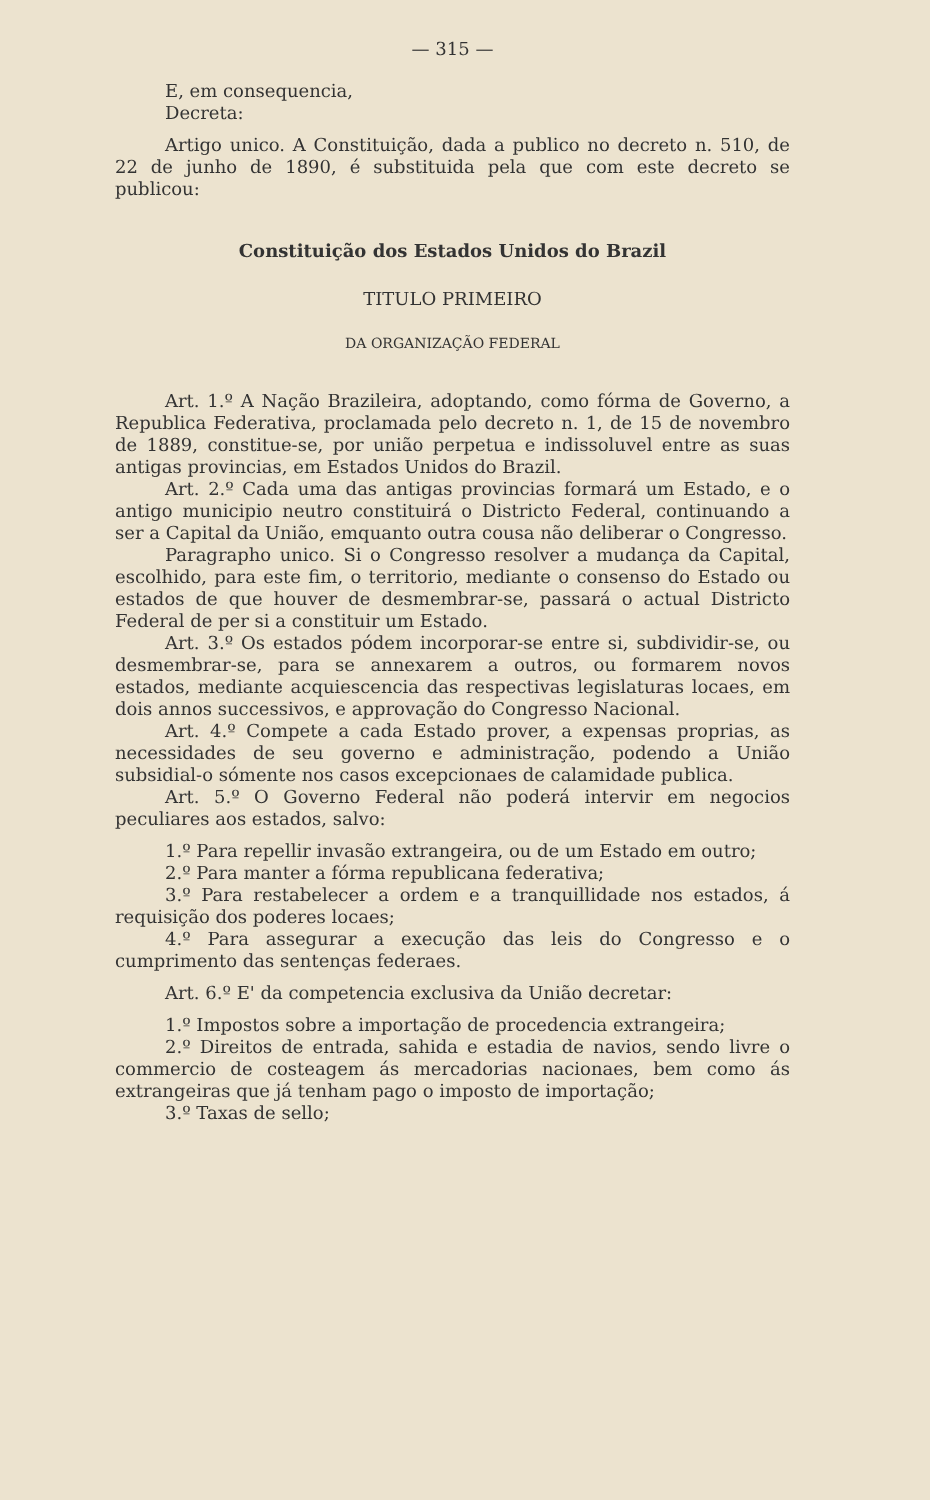— 315 —
E, em consequencia,
Decreta:
Artigo unico. A Constituição, dada a publico no decreto n. 510, de 22 de junho de 1890, é substituida pela que com este decreto se publicou:
Constituição dos Estados Unidos do Brazil
TITULO PRIMEIRO
DA ORGANIZAÇÃO FEDERAL
Art. 1.º A Nação Brazileira, adoptando, como fórma de Governo, a Republica Federativa, proclamada pelo decreto n. 1, de 15 de novembro de 1889, constitue-se, por união perpetua e indissoluvel entre as suas antigas provincias, em Estados Unidos do Brazil.
Art. 2.º Cada uma das antigas provincias formará um Estado, e o antigo municipio neutro constituirá o Districto Federal, continuando a ser a Capital da União, emquanto outra cousa não deliberar o Congresso.
Paragrapho unico. Si o Congresso resolver a mudança da Capital, escolhido, para este fim, o territorio, mediante o consenso do Estado ou estados de que houver de desmembrar-se, passará o actual Districto Federal de per si a constituir um Estado.
Art. 3.º Os estados pódem incorporar-se entre si, subdividir-se, ou desmembrar-se, para se annexarem a outros, ou formarem novos estados, mediante acquiescencia das respectivas legislaturas locaes, em dois annos successivos, e approvação do Congresso Nacional.
Art. 4.º Compete a cada Estado prover, a expensas proprias, as necessidades de seu governo e administração, podendo a União subsidial-o sómente nos casos excepcionaes de calamidade publica.
Art. 5.º O Governo Federal não poderá intervir em negocios peculiares aos estados, salvo:
1.º Para repellir invasão extrangeira, ou de um Estado em outro;
2.º Para manter a fórma republicana federativa;
3.º Para restabelecer a ordem e a tranquillidade nos estados, á requisição dos poderes locaes;
4.º Para assegurar a execução das leis do Congresso e o cumprimento das sentenças federaes.
Art. 6.º E' da competencia exclusiva da União decretar:
1.º Impostos sobre a importação de procedencia extrangeira;
2.º Direitos de entrada, sahida e estadia de navios, sendo livre o commercio de costeagem ás mercadorias nacionaes, bem como ás extrangeiras que já tenham pago o imposto de importação;
3.º Taxas de sello;